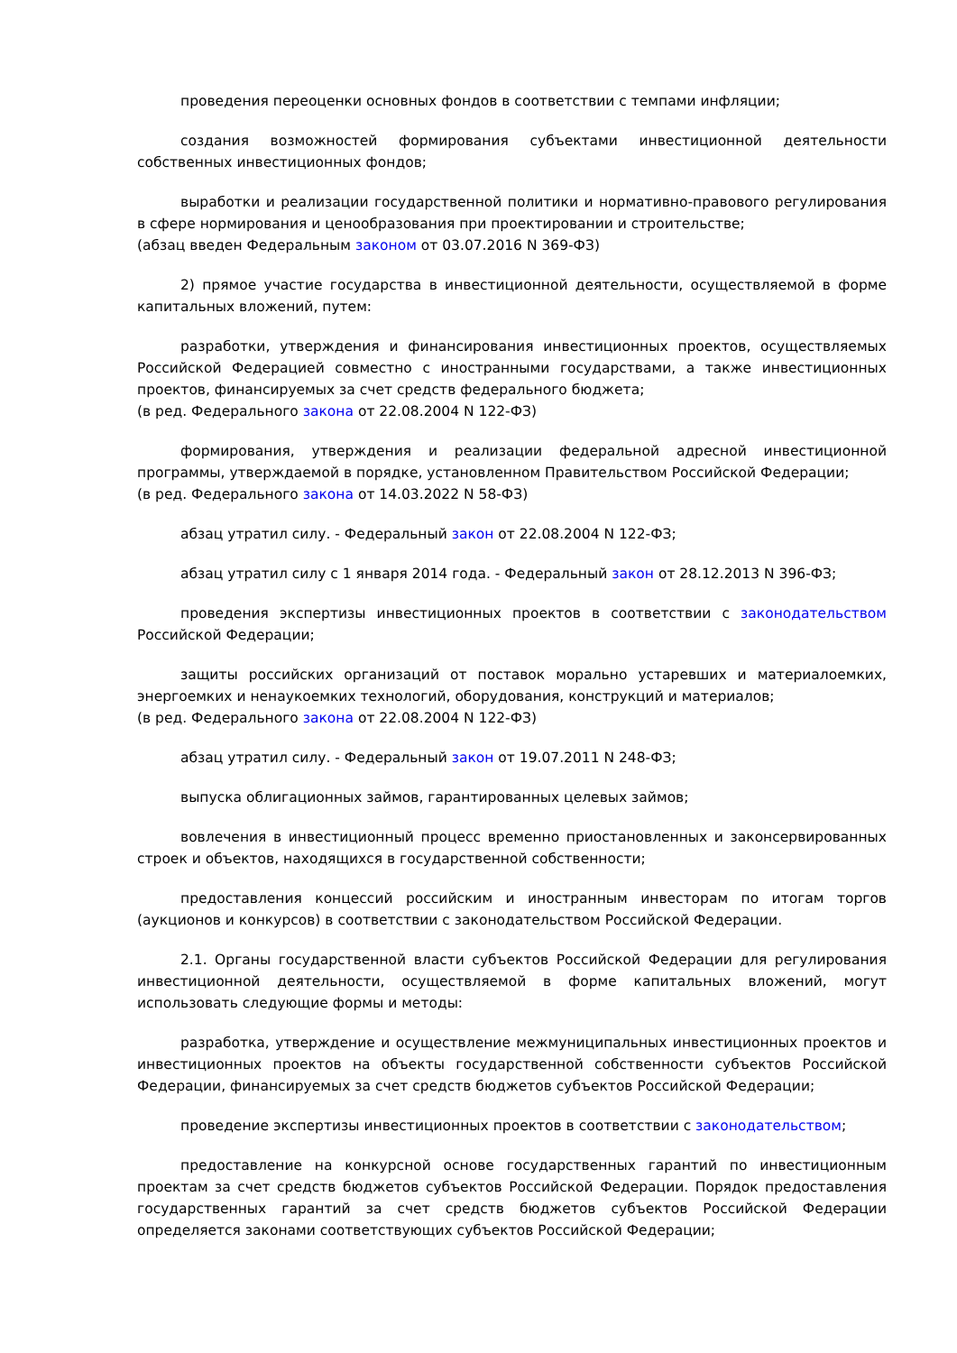проведения переоценки основных фондов в соответствии с темпами инфляции;
создания возможностей формирования субъектами инвестиционной деятельности собственных инвестиционных фондов;
выработки и реализации государственной политики и нормативно-правового регулирования в сфере нормирования и ценообразования при проектировании и строительстве;
(абзац введен Федеральным законом от 03.07.2016 N 369-ФЗ)
2) прямое участие государства в инвестиционной деятельности, осуществляемой в форме капитальных вложений, путем:
разработки, утверждения и финансирования инвестиционных проектов, осуществляемых Российской Федерацией совместно с иностранными государствами, а также инвестиционных проектов, финансируемых за счет средств федерального бюджета;
(в ред. Федерального закона от 22.08.2004 N 122-ФЗ)
формирования, утверждения и реализации федеральной адресной инвестиционной программы, утверждаемой в порядке, установленном Правительством Российской Федерации;
(в ред. Федерального закона от 14.03.2022 N 58-ФЗ)
абзац утратил силу. - Федеральный закон от 22.08.2004 N 122-ФЗ;
абзац утратил силу с 1 января 2014 года. - Федеральный закон от 28.12.2013 N 396-ФЗ;
проведения экспертизы инвестиционных проектов в соответствии с законодательством Российской Федерации;
защиты российских организаций от поставок морально устаревших и материалоемких, энергоемких и ненаукоемких технологий, оборудования, конструкций и материалов;
(в ред. Федерального закона от 22.08.2004 N 122-ФЗ)
абзац утратил силу. - Федеральный закон от 19.07.2011 N 248-ФЗ;
выпуска облигационных займов, гарантированных целевых займов;
вовлечения в инвестиционный процесс временно приостановленных и законсервированных строек и объектов, находящихся в государственной собственности;
предоставления концессий российским и иностранным инвесторам по итогам торгов (аукционов и конкурсов) в соответствии с законодательством Российской Федерации.
2.1. Органы государственной власти субъектов Российской Федерации для регулирования инвестиционной деятельности, осуществляемой в форме капитальных вложений, могут использовать следующие формы и методы:
разработка, утверждение и осуществление межмуниципальных инвестиционных проектов и инвестиционных проектов на объекты государственной собственности субъектов Российской Федерации, финансируемых за счет средств бюджетов субъектов Российской Федерации;
проведение экспертизы инвестиционных проектов в соответствии с законодательством;
предоставление на конкурсной основе государственных гарантий по инвестиционным проектам за счет средств бюджетов субъектов Российской Федерации. Порядок предоставления государственных гарантий за счет средств бюджетов субъектов Российской Федерации определяется законами соответствующих субъектов Российской Федерации;